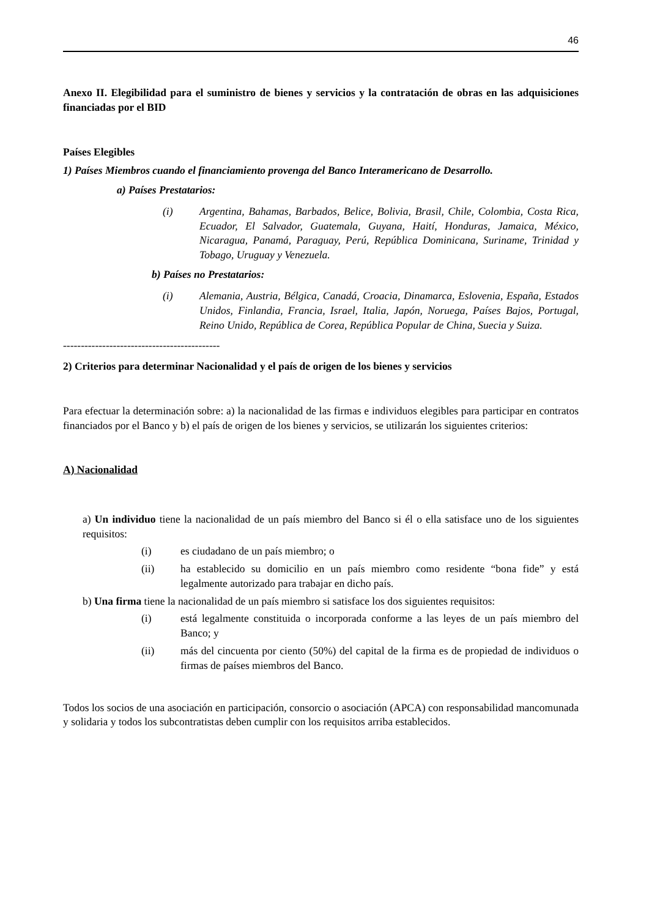46
Anexo II. Elegibilidad para el suministro de bienes y servicios y la contratación de obras en las adquisiciones financiadas por el BID
Países Elegibles
1) Países Miembros cuando el financiamiento provenga del Banco Interamericano de Desarrollo.
a) Países Prestatarios:
(i) Argentina, Bahamas, Barbados, Belice, Bolivia, Brasil, Chile, Colombia, Costa Rica, Ecuador, El Salvador, Guatemala, Guyana, Haití, Honduras, Jamaica, México, Nicaragua, Panamá, Paraguay, Perú, República Dominicana, Suriname, Trinidad y Tobago, Uruguay y Venezuela.
b) Países no Prestatarios:
(i) Alemania, Austria, Bélgica, Canadá, Croacia, Dinamarca, Eslovenia, España, Estados Unidos, Finlandia, Francia, Israel, Italia, Japón, Noruega, Países Bajos, Portugal, Reino Unido, República de Corea, República Popular de China, Suecia y Suiza.
--------------------------------------------
2) Criterios para determinar Nacionalidad y el país de origen de los bienes y servicios
Para efectuar la determinación sobre: a) la nacionalidad de las firmas e individuos elegibles para participar en contratos financiados por el Banco y b) el país de origen de los bienes y servicios, se utilizarán los siguientes criterios:
A) Nacionalidad
a) Un individuo tiene la nacionalidad de un país miembro del Banco si él o ella satisface uno de los siguientes requisitos:
(i) es ciudadano de un país miembro; o
(ii) ha establecido su domicilio en un país miembro como residente “bona fide” y está legalmente autorizado para trabajar en dicho país.
b) Una firma tiene la nacionalidad de un país miembro si satisface los dos siguientes requisitos:
(i) está legalmente constituida o incorporada conforme a las leyes de un país miembro del Banco; y
(ii) más del cincuenta por ciento (50%) del capital de la firma es de propiedad de individuos o firmas de países miembros del Banco.
Todos los socios de una asociación en participación, consorcio o asociación (APCA) con responsabilidad mancomunada y solidaria y todos los subcontratistas deben cumplir con los requisitos arriba establecidos.